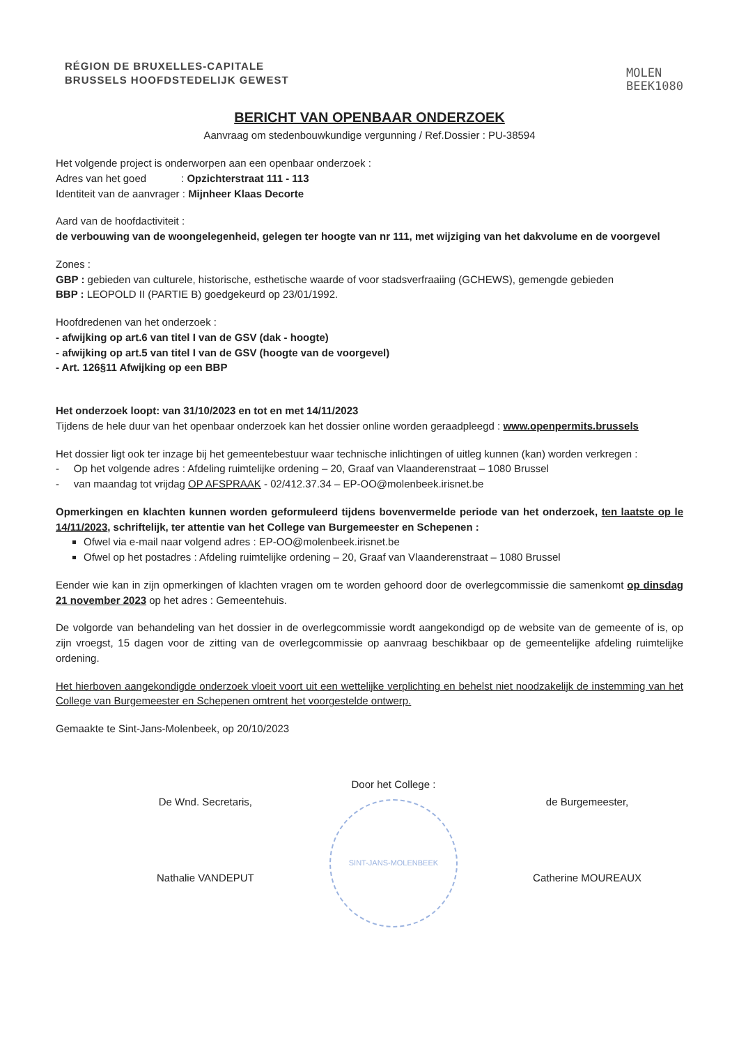RÉGION DE BRUXELLES-CAPITALE
BRUSSELS HOOFDSTEDELIJK GEWEST
MOLEN
BEEK1080
BERICHT VAN OPENBAAR ONDERZOEK
Aanvraag om stedenbouwkundige vergunning / Ref.Dossier : PU-38594
Het volgende project is onderworpen aan een openbaar onderzoek :
Adres van het goed : Opzichterstraat 111 - 113
Identiteit van de aanvrager : Mijnheer Klaas Decorte
Aard van de hoofdactiviteit :
de verbouwing van de woongelegenheid, gelegen ter hoogte van nr 111, met wijziging van het dakvolume en de voorgevel
Zones :
GBP : gebieden van culturele, historische, esthetische waarde of voor stadsverfraaiing (GCHEWS), gemengde gebieden
BBP : LEOPOLD II (PARTIE B) goedgekeurd op 23/01/1992.
Hoofdredenen van het onderzoek :
- afwijking op art.6 van titel I van de GSV (dak - hoogte)
- afwijking op art.5 van titel I van de GSV (hoogte van de voorgevel)
- Art. 126§11 Afwijking op een BBP
Het onderzoek loopt: van 31/10/2023 en tot en met 14/11/2023
Tijdens de hele duur van het openbaar onderzoek kan het dossier online worden geraadpleegd : www.openpermits.brussels
Het dossier ligt ook ter inzage bij het gemeentebestuur waar technische inlichtingen of uitleg kunnen (kan) worden verkregen :
- Op het volgende adres : Afdeling ruimtelijke ordening – 20, Graaf van Vlaanderenstraat – 1080 Brussel
- van maandag tot vrijdag OP AFSPRAAK - 02/412.37.34 – EP-OO@molenbeek.irisnet.be
Opmerkingen en klachten kunnen worden geformuleerd tijdens bovenvermelde periode van het onderzoek, ten laatste op le 14/11/2023, schriftelijk, ter attentie van het College van Burgemeester en Schepenen :
Ofwel via e-mail naar volgend adres : EP-OO@molenbeek.irisnet.be
Ofwel op het postadres : Afdeling ruimtelijke ordening – 20, Graaf van Vlaanderenstraat – 1080 Brussel
Eender wie kan in zijn opmerkingen of klachten vragen om te worden gehoord door de overlegcommissie die samenkomt op dinsdag 21 november 2023 op het adres : Gemeentehuis.
De volgorde van behandeling van het dossier in de overlegcommissie wordt aangekondigd op de website van de gemeente of is, op zijn vroegst, 15 dagen voor de zitting van de overlegcommissie op aanvraag beschikbaar op de gemeentelijke afdeling ruimtelijke ordening.
Het hierboven aangekondigde onderzoek vloeit voort uit een wettelijke verplichting en behelst niet noodzakelijk de instemming van het College van Burgemeester en Schepenen omtrent het voorgestelde ontwerp.
Gemaakte te Sint-Jans-Molenbeek, op 20/10/2023
De Wnd. Secretaris,
Nathalie VANDEPUT
Door het College :
SINT-JANS-MOLENBEEK
de Burgemeester,
Catherine MOUREAUX